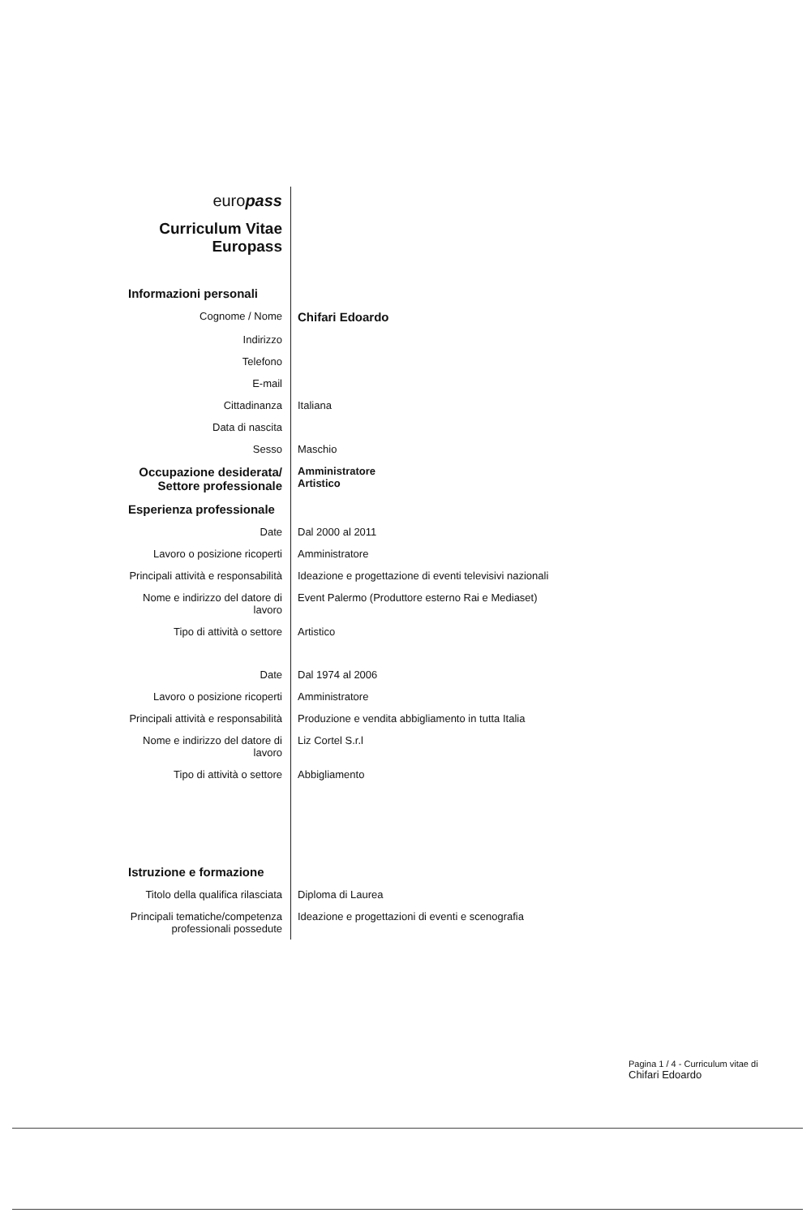| euro pass | |
| Curriculum Vitae Europass | |
| Informazioni personali | |
| Cognome / Nome | Chifari Edoardo |
| Indirizzo | |
| Telefono | |
| E-mail | |
| Cittadinanza | Italiana |
| Data di nascita | |
| Sesso | Maschio |
| Occupazione desiderata/ Settore professionale | Amministratore Artistico |
| Esperienza professionale | |
| Date | Dal 2000 al 2011 |
| Lavoro o posizione ricoperti | Amministratore |
| Principali attività e responsabilità | Ideazione e progettazione di eventi televisivi nazionali |
| Nome e indirizzo del datore di lavoro | Event Palermo (Produttore esterno Rai e Mediaset) |
| Tipo di attività o settore | Artistico |
| Date | Dal 1974 al 2006 |
| Lavoro o posizione ricoperti | Amministratore |
| Principali attività e responsabilità | Produzione e vendita abbigliamento in tutta Italia |
| Nome e indirizzo del datore di lavoro | Liz Cortel S.r.l |
| Tipo di attività o settore | Abbigliamento |
| Istruzione e formazione | |
| Titolo della qualifica rilasciata | Diploma di Laurea |
| Principali tematiche/competenza professionali possedute | Ideazione e progettazioni di eventi e scenografia |
Pagina 1 / 4 - Curriculum vitae di
Chifari Edoardo